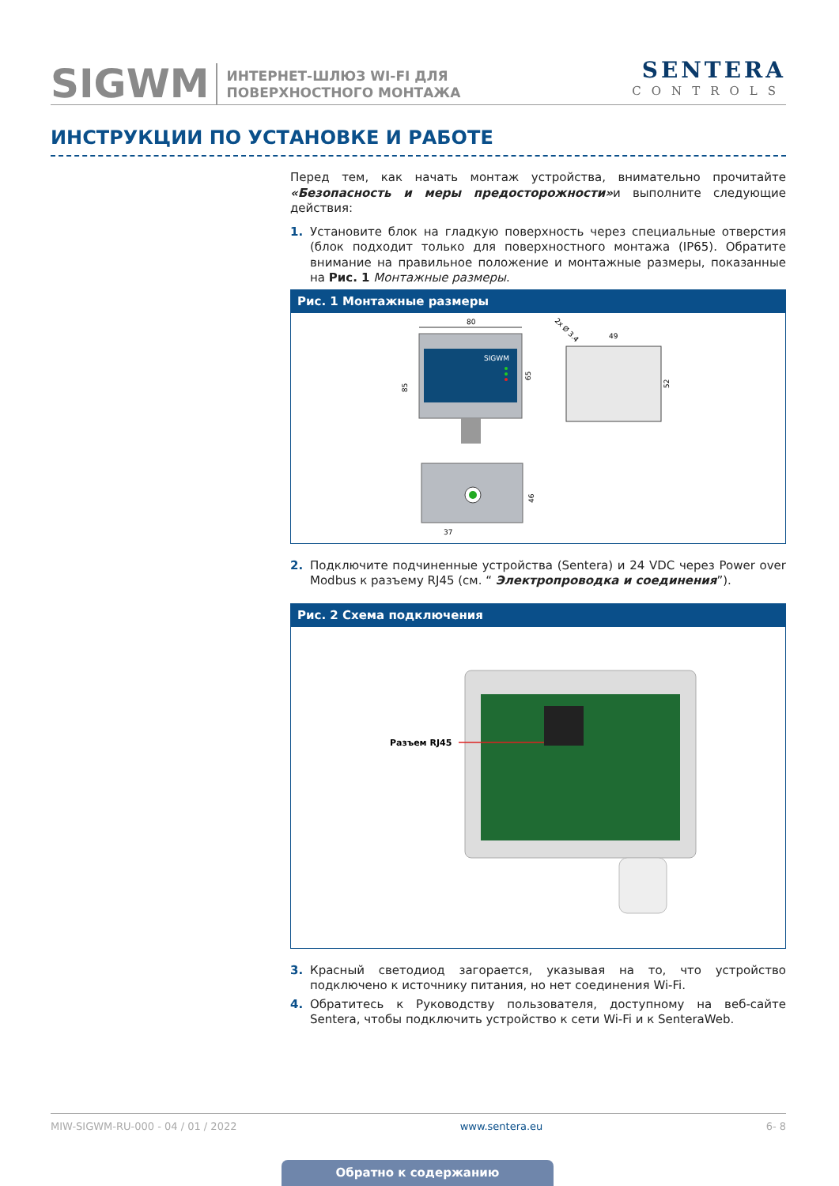SIGWM
ИНТЕРНЕТ-ШЛЮЗ WI-FI ДЛЯ
ПОВЕРХНОСТНОГО МОНТАЖА
SENTERA
CONTROLS
ИНСТРУКЦИИ ПО УСТАНОВКЕ И РАБОТЕ
Перед тем, как начать монтаж устройства, внимательно прочитайте «Безопасность и меры предосторожности»и выполните следующие действия:
1. Установите блок на гладкую поверхность через специальные отверстия (блок подходит только для поверхностного монтажа (IP65). Обратите внимание на правильное положение и монтажные размеры, показанные на Рис. 1 Монтажные размеры.
Рис. 1 Монтажные размеры
80
SIGWM
85
65
49
52
2x Ø 3.4
46
37
2. Подключите подчиненные устройства (Sentera) и 24 VDC через Power over Modbus к разъему RJ45 (см. “ Электропроводка и соединения”).
Рис. 2 Схема подключения
Разъем RJ45
3. Красный светодиод загорается, указывая на то, что устройство подключено к источнику питания, но нет соединения Wi-Fi.
4. Обратитесь к Руководству пользователя, доступному на веб-сайте Sentera, чтобы подключить устройство к сети Wi-Fi и к SenteraWeb.
MIW-SIGWM-RU-000 - 04 / 01 / 2022 www.sentera.eu 6- 8
Обратно к содержанию